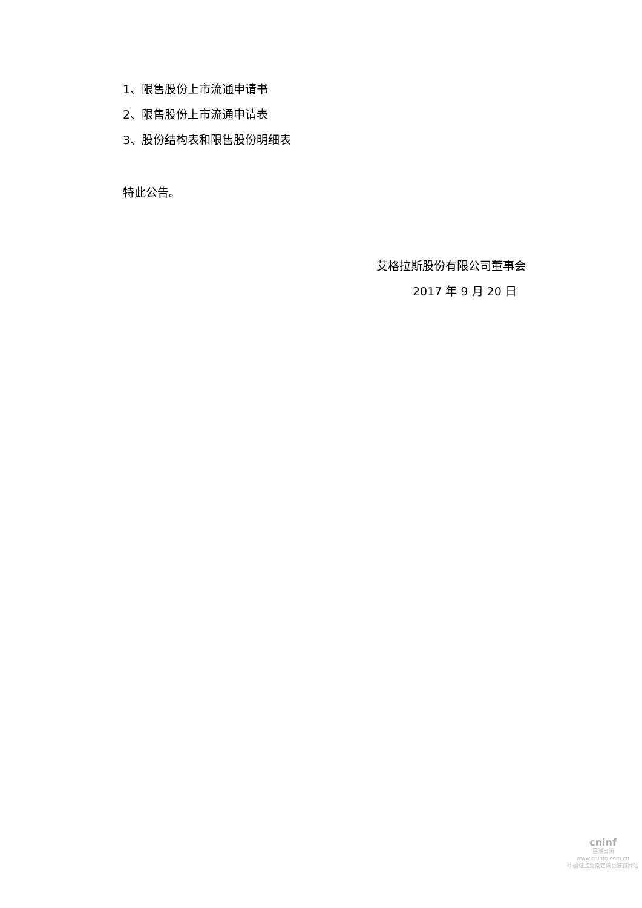1、限售股份上市流通申请书
2、限售股份上市流通申请表
3、股份结构表和限售股份明细表
特此公告。
艾格拉斯股份有限公司董事会
2017 年 9 月 20 日
cninf
巨潮资讯
www.cninfo.com.cn
中国证监会指定信息披露网站